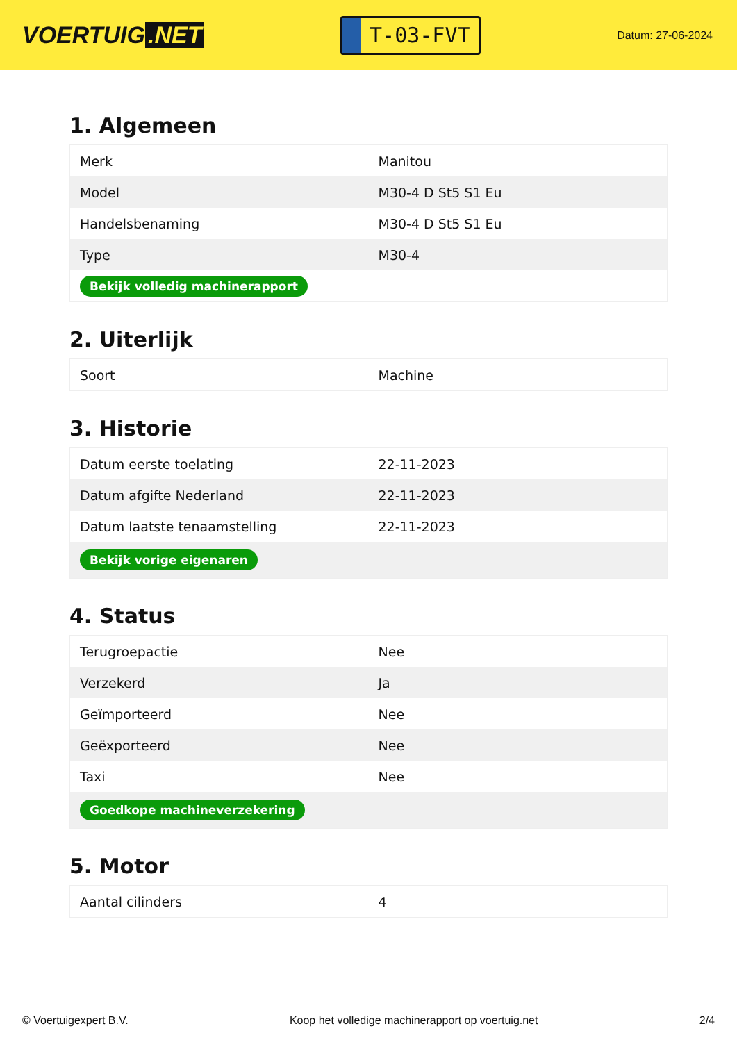VOERTUIG.NET
T-03-FVT
Datum: 27-06-2024
1. Algemeen
| Merk | Manitou |
| Model | M30-4 D St5 S1 Eu |
| Handelsbenaming | M30-4 D St5 S1 Eu |
| Type | M30-4 |
| Bekijk volledig machinerapport | |
2. Uiterlijk
| Soort | Machine |
3. Historie
| Datum eerste toelating | 22-11-2023 |
| Datum afgifte Nederland | 22-11-2023 |
| Datum laatste tenaamstelling | 22-11-2023 |
| Bekijk vorige eigenaren | |
4. Status
| Terugroepactie | Nee |
| Verzekerd | Ja |
| Geïmporteerd | Nee |
| Geëxporteerd | Nee |
| Taxi | Nee |
| Goedkope machineverzekering | |
5. Motor
| Aantal cilinders | 4 |
© Voertuigexpert B.V. Koop het volledige machinerapport op voertuig.net 2/4